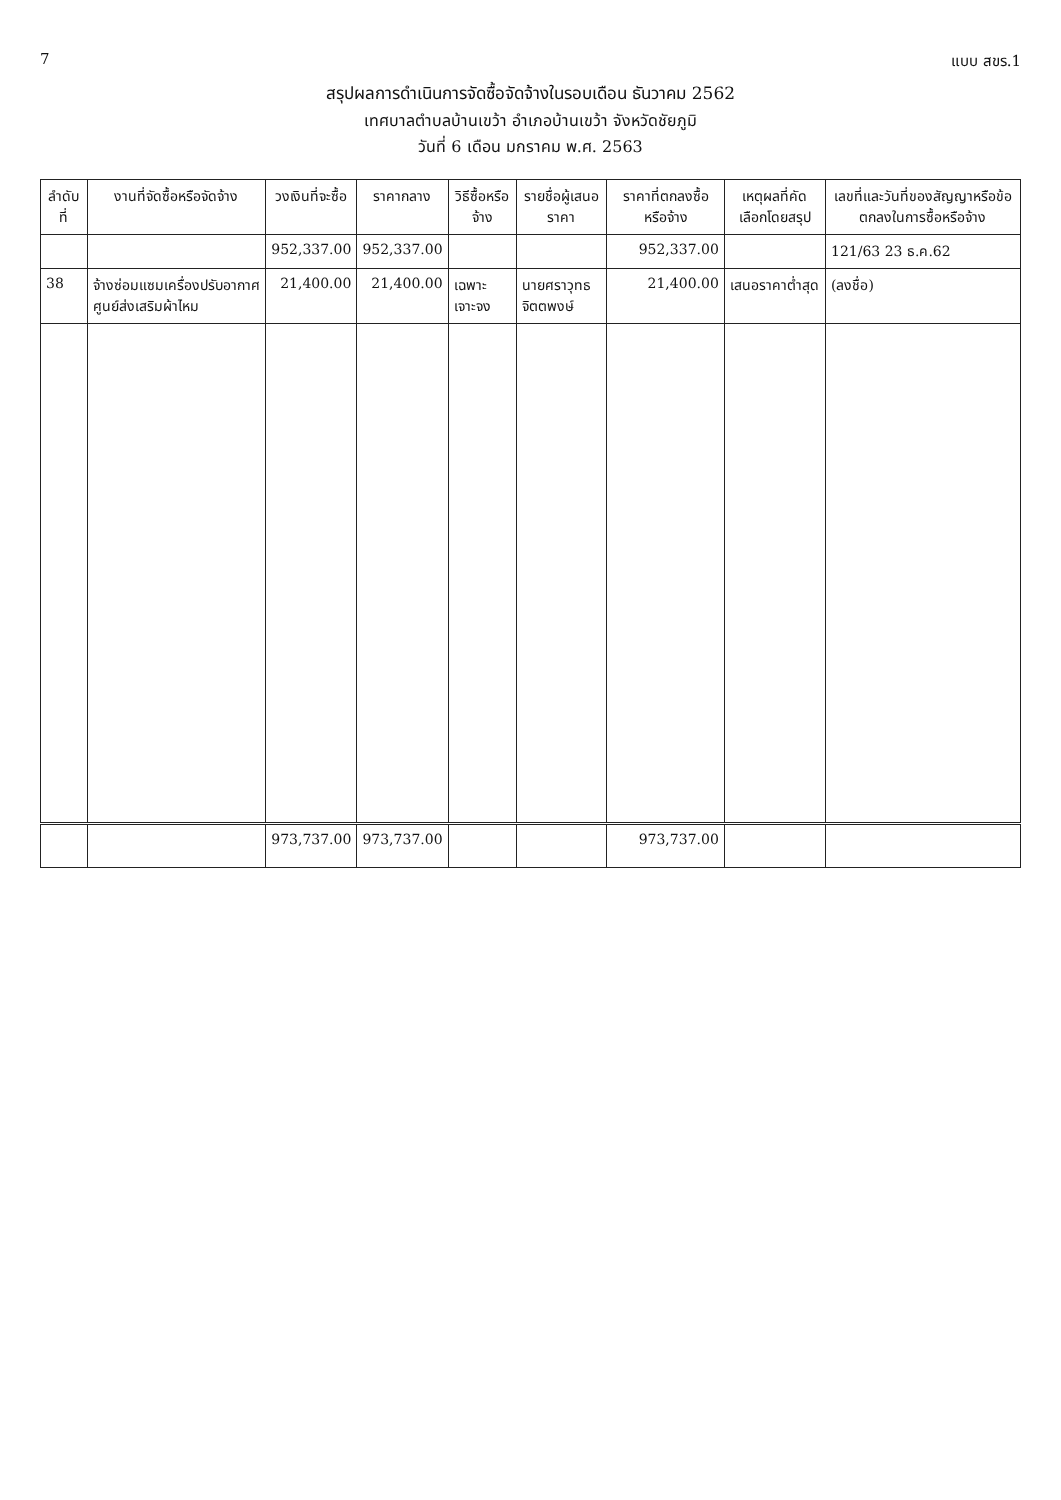7 แบบ สขร.1
สรุปผลการดำเนินการจัดซื้อจัดจ้างในรอบเดือน ธันวาคม 2562
เทศบาลตำบลบ้านเขว้า อำเภอบ้านเขว้า จังหวัดชัยภูมิ
วันที่ 6 เดือน มกราคม พ.ศ. 2563
| ลำดับที่ | งานที่จัดซื้อหรือจัดจ้าง | วงเงินที่จะซื้อ | ราคากลาง | วิธีซื้อหรือจ้าง | รายชื่อผู้เสนอราคา | ราคาที่ตกลงซื้อหรือจ้าง | เหตุผลที่คัดเลือกโดยสรุป | เลขที่และวันที่ของสัญญาหรือข้อตกลงในการซื้อหรือจ้าง |
| --- | --- | --- | --- | --- | --- | --- | --- | --- |
| | | 952,337.00 | 952,337.00 | | | 952,337.00 | | 121/63 23 ธ.ค.62 |
| 38 | จ้างซ่อมแซมเครื่องปรับอากาศศูนย์ส่งเสริมผ้าไหม | 21,400.00 | 21,400.00 | เฉพาะเจาะจง | นายศราวุทธ จิตตพงษ์ | 21,400.00 | เสนอราคาต่ำสุด | (ลงชื่อ) |
| | | 973,737.00 | 973,737.00 | | | 973,737.00 | | |